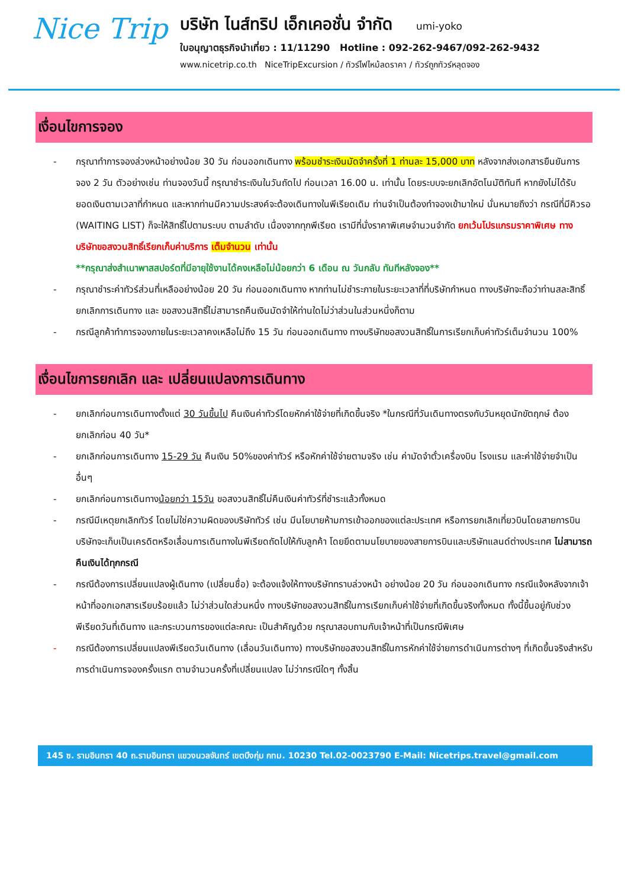Nice Trip
บริษัท ไนส์ทริป เอ็กเคอชั่น จำกัด umi-yoko
ใบอนุญาตธุรกิจนำเที่ยว : 11/11290 Hotline : 092-262-9467/092-262-9432
www.nicetrip.co.th NiceTripExcursion / ทัวร์ไฟไหม้ลดราคา / ทัวร์ถูกทัวร์หลุดจอง
เงื่อนไขการจอง
- กรุณาทำการจองล่วงหน้าอย่างน้อย 30 วัน ก่อนออกเดินทาง พร้อมชำระเงินมัดจำครั้งที่ 1 ท่านละ 15,000 บาท หลังจากส่งเอกสารยืนยันการจอง 2 วัน ตัวอย่างเช่น ท่านจองวันนี้ กรุณาชำระเงินในวันถัดไป ก่อนเวลา 16.00 น. เท่านั้น โดยระบบจะยกเลิกอัตโนมัติทันที หากยังไม่ได้รับยอดเงินตามเวลาที่กำหนด และหากท่านมีความประสงค์จะต้องเดินทางในพีเรียดเดิม ท่านจำเป็นต้องทำจองเข้ามาใหม่ นั่นหมายถึงว่า กรณีที่มีคิวรอ (WAITING LIST) ก็จะให้สิทธิ์ไปตามระบบ ตามลำดับ เนื่องจากทุกพีเรียด เรามีที่นั่งราคาพิเศษจำนวนจำกัด ยกเว้นโปรแกรมราคาพิเศษ ทางบริษัทขอสงวนสิทธิ์เรียกเก็บค่าบริการ เต็มจำนวน เท่านั้น
**กรุณาส่งสำเนาพาสสปอร์ตที่มีอายุใช้งานได้คงเหลือไม่น้อยกว่า 6 เดือน ณ วันกลับ ทันทีหลังจอง**
- กรุณาชำระค่าทัวร์ส่วนที่เหลืออย่างน้อย 20 วัน ก่อนออกเดินทาง หากท่านไม่ชำระภายในระยะเวลาที่ที่บริษัทกำหนด ทางบริษัทจะถือว่าท่านสละสิทธิ์ยกเลิกการเดินทาง และ ขอสงวนสิทธิ์ไม่สามารถคืนเงินมัดจำให้ท่านใดไม่ว่าส่วนในส่วนหนึ่งก็ตาม
- กรณีลูกค้าทำการจองภายในระยะเวลาคงเหลือไม่ถึง 15 วัน ก่อนออกเดินทาง ทางบริษัทขอสงวนสิทธิ์ในการเรียกเก็บค่าทัวร์เต็มจำนวน 100%
เงื่อนไขการยกเลิก และ เปลี่ยนแปลงการเดินทาง
- ยกเลิกก่อนการเดินทางตั้งแต่ 30 วันขึ้นไป คืนเงินค่าทัวร์โดยหักค่าใช้จ่ายที่เกิดขึ้นจริง *ในกรณีที่วันเดินทางตรงกับวันหยุดนักขัตฤกษ์ ต้องยกเลิกก่อน 40 วัน*
- ยกเลิกก่อนการเดินทาง 15-29 วัน คืนเงิน 50%ของค่าทัวร์ หรือหักค่าใช้จ่ายตามจริง เช่น ค่ามัดจำตั๋วเครื่องบิน โรงแรม และค่าใช้จ่ายจำเป็นอื่นๆ
- ยกเลิกก่อนการเดินทางน้อยกว่า 15วัน ขอสงวนสิทธิ์ไม่คืนเงินค่าทัวร์ที่ชำระแล้วทั้งหมด
- กรณีมีเหตุยกเลิกทัวร์ โดยไม่ใช่ความผิดของบริษัททัวร์ เช่น มีนโยบายห้ามการเข้าออกของแต่ละประเทศ หรือการยกเลิกเที่ยวบินโดยสายการบิน บริษัทจะเก็บเป็นเครดิตหรือเลื่อนการเดินทางในพีเรียดถัดไปให้กับลูกค้า โดยยึดตามนโยบายของสายการบินและบริษัทแลนด์ต่างประเทศ ไม่สามารถคืนเงินได้ทุกกรณี
- กรณีต้องการเปลี่ยนแปลงผู้เดินทาง (เปลี่ยนชื่อ) จะต้องแจ้งให้ทางบริษัททราบล่วงหน้า อย่างน้อย 20 วัน ก่อนออกเดินทาง กรณีแจ้งหลังจากเจ้าหน้าที่ออกเอกสารเรียบร้อยแล้ว ไม่ว่าส่วนใดส่วนหนึ่ง ทางบริษัทขอสงวนสิทธิ์ในการเรียกเก็บค่าใช้จ่ายที่เกิดขึ้นจริงทั้งหมด ทั้งนี้ขึ้นอยู่กับช่วงพีเรียดวันที่เดินทาง และกระบวนการของแต่ละคณะ เป็นสำคัญด้วย กรุณาสอบถามกับเจ้าหน้าที่เป็นกรณีพิเศษ
- กรณีต้องการเปลี่ยนแปลงพีเรียดวันเดินทาง (เลื่อนวันเดินทาง) ทางบริษัทขอสงวนสิทธิ์ในการหักค่าใช้จ่ายการดำเนินการต่างๆ ที่เกิดขึ้นจริงสำหรับการดำเนินการจองครั้งแรก ตามจำนวนครั้งที่เปลี่ยนแปลง ไม่ว่ากรณีใดๆ ทั้งสิ้น
145 ซ. รามอินทรา 40 ถ.รามอินทรา แขวงนวลจันทร์ เขตบึงกุ่ม กทม. 10230 Tel.02-0023790 E-Mail: Nicetrips.travel@gmail.com